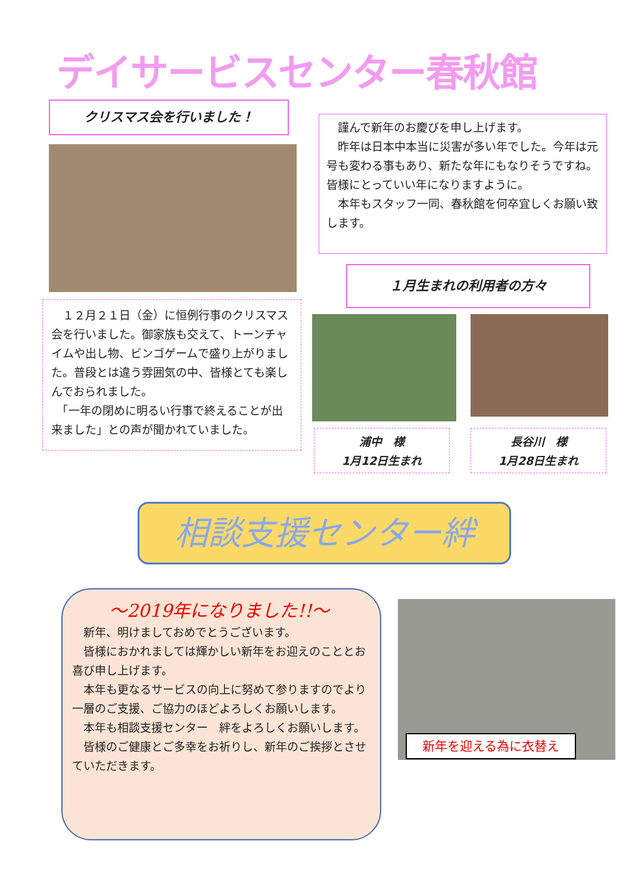デイサービスセンター春秋館
クリスマス会を行いました！
　１２月２１日（金）に恒例行事のクリスマス会を行いました。御家族も交えて、トーンチャイムや出し物、ビンゴゲームで盛り上がりました。普段とは違う雰囲気の中、皆様とても楽しんでおられました。
　「一年の閉めに明るい行事で終えることが出来ました」との声が聞かれていました。
　謹んで新年のお慶びを申し上げます。
　昨年は日本中本当に災害が多い年でした。今年は元号も変わる事もあり、新たな年にもなりそうですね。皆様にとっていい年になりますように。
　本年もスタッフ一同、春秋館を何卒宜しくお願い致します。
１月生まれの利用者の方々
浦中　様
1月12日生まれ
長谷川　様
1月28日生まれ
相談支援センター絆
～2019年になりました!!～
　新年、明けましておめでとうございます。
　皆様におかれましては輝かしい新年をお迎えのこととお喜び申し上げます。
　本年も更なるサービスの向上に努めて参りますのでより一層のご支援、ご協力のほどよろしくお願いします。
　本年も相談支援センター　絆をよろしくお願いします。
　皆様のご健康とご多幸をお祈りし、新年のご挨拶とさせていただきます。
新年を迎える為に衣替え